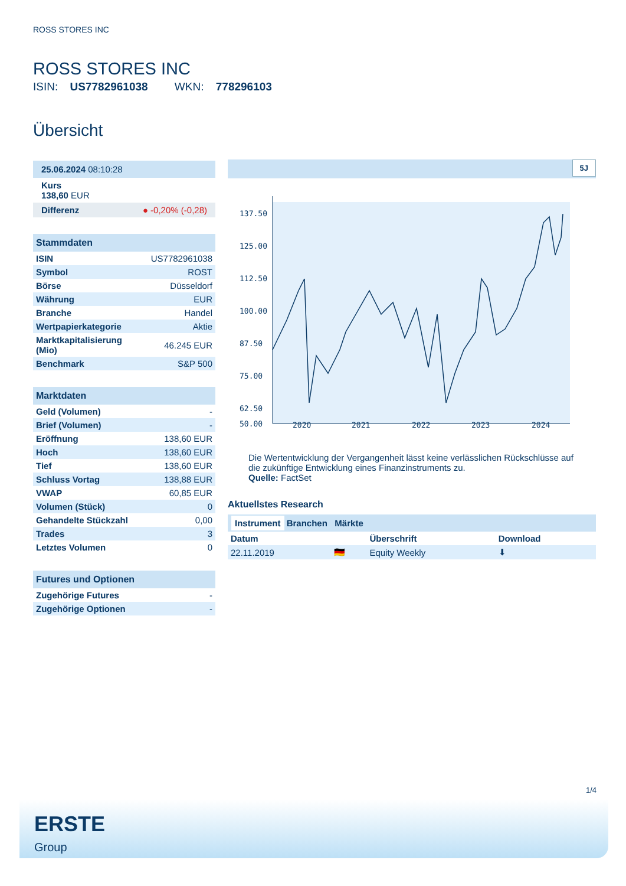ROSS STORES INC
ROSS STORES INC
ISIN: US7782961038 WKN: 778296103
Übersicht
25.06.2024 08:10:28
Kurs
138,60 EUR
Differenz ● -0,20% (-0,28)
Stammdaten
| ISIN | US7782961038 |
| Symbol | ROST |
| Börse | Düsseldorf |
| Währung | EUR |
| Branche | Handel |
| Wertpapierkategorie | Aktie |
| Marktkapitalisierung (Mio) | 46.245 EUR |
| Benchmark | S&P 500 |
Marktdaten
| Geld (Volumen) | - |
| Brief (Volumen) | - |
| Eröffnung | 138,60 EUR |
| Hoch | 138,60 EUR |
| Tief | 138,60 EUR |
| Schluss Vortag | 138,88 EUR |
| VWAP | 60,85 EUR |
| Volumen (Stück) | 0 |
| Gehandelte Stückzahl | 0,00 |
| Trades | 3 |
| Letztes Volumen | 0 |
Futures und Optionen
| Zugehörige Futures | - |
| Zugehörige Optionen | - |
5J
137.50
125.00
112.50
100.00
87.50
75.00
62.50
50.00
2020
2021
2022
2023
2024
Die Wertentwicklung der Vergangenheit lässt keine verlässlichen Rückschlüsse auf die zukünftige Entwicklung eines Finanzinstruments zu.
Quelle: FactSet
Aktuellstes Research
Instrument Branchen Märkte
| Datum | | Überschrift | Download |
| --- | --- | --- | --- |
| 22.11.2019 | 🇩🇪 | Equity Weekly | ⬇ |
1/4
ERSTE
Group